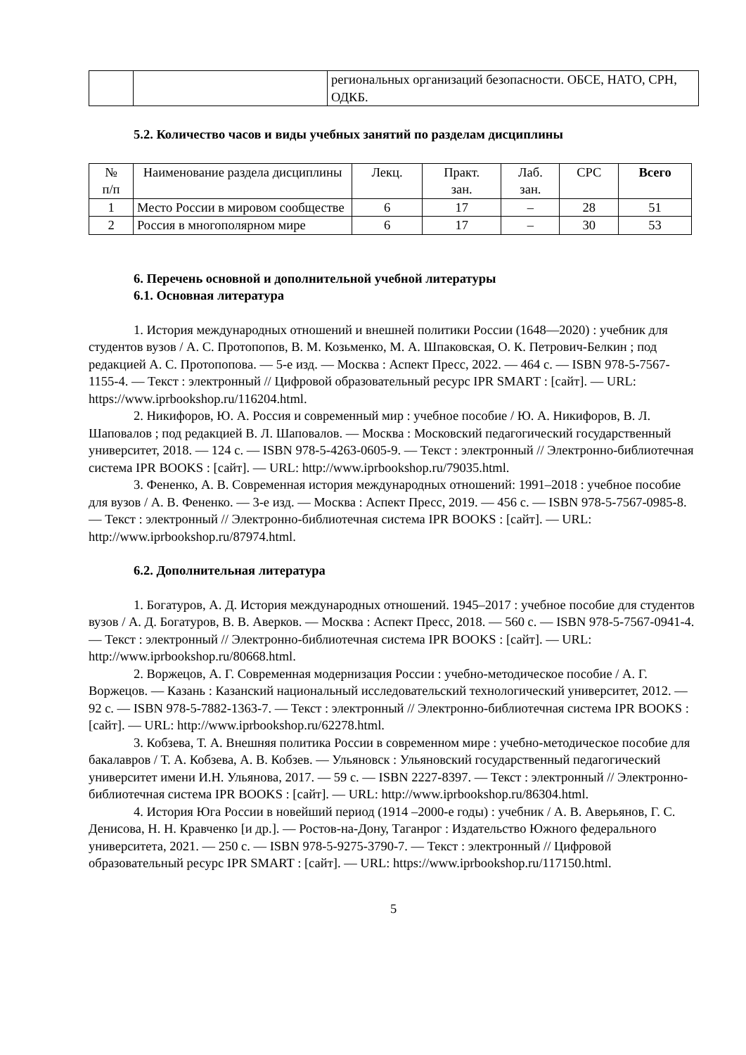| | | региональных организаций безопасности. ОБСЕ, НАТО, СРН, ОДКБ. |
5.2. Количество часов и виды учебных занятий по разделам дисциплины
| № п/п | Наименование раздела дисциплины | Лекц. | Практ. зан. | Лаб. зан. | СРС | Всего |
| --- | --- | --- | --- | --- | --- | --- |
| 1 | Место России в мировом сообществе | 6 | 17 | – | 28 | 51 |
| 2 | Россия в многополярном мире | 6 | 17 | – | 30 | 53 |
6. Перечень основной и дополнительной учебной литературы
6.1. Основная литература
1. История международных отношений и внешней политики России (1648—2020) : учебник для студентов вузов / А. С. Протопопов, В. М. Козьменко, М. А. Шпаковская, О. К. Петрович-Белкин ; под редакцией А. С. Протопопова. — 5-е изд. — Москва : Аспект Пресс, 2022. — 464 с. — ISBN 978-5-7567-1155-4. — Текст : электронный // Цифровой образовательный ресурс IPR SMART : [сайт]. — URL: https://www.iprbookshop.ru/116204.html.
2. Никифоров, Ю. А. Россия и современный мир : учебное пособие / Ю. А. Никифоров, В. Л. Шаповалов ; под редакцией В. Л. Шаповалов. — Москва : Московский педагогический государственный университет, 2018. — 124 c. — ISBN 978-5-4263-0605-9. — Текст : электронный // Электронно-библиотечная система IPR BOOKS : [сайт]. — URL: http://www.iprbookshop.ru/79035.html.
3. Фененко, А. В. Современная история международных отношений: 1991–2018 : учебное пособие для вузов / А. В. Фененко. — 3-е изд. — Москва : Аспект Пресс, 2019. — 456 c. — ISBN 978-5-7567-0985-8. — Текст : электронный // Электронно-библиотечная система IPR BOOKS : [сайт]. — URL: http://www.iprbookshop.ru/87974.html.
6.2. Дополнительная литература
1. Богатуров, А. Д. История международных отношений. 1945–2017 : учебное пособие для студентов вузов / А. Д. Богатуров, В. В. Аверков. — Москва : Аспект Пресс, 2018. — 560 c. — ISBN 978-5-7567-0941-4. — Текст : электронный // Электронно-библиотечная система IPR BOOKS : [сайт]. — URL: http://www.iprbookshop.ru/80668.html.
2. Воржецов, А. Г. Современная модернизация России : учебно-методическое пособие / А. Г. Воржецов. — Казань : Казанский национальный исследовательский технологический университет, 2012. — 92 c. — ISBN 978-5-7882-1363-7. — Текст : электронный // Электронно-библиотечная система IPR BOOKS : [сайт]. — URL: http://www.iprbookshop.ru/62278.html.
3. Кобзева, Т. А. Внешняя политика России в современном мире : учебно-методическое пособие для бакалавров / Т. А. Кобзева, А. В. Кобзев. — Ульяновск : Ульяновский государственный педагогический университет имени И.Н. Ульянова, 2017. — 59 c. — ISBN 2227-8397. — Текст : электронный // Электронно-библиотечная система IPR BOOKS : [сайт]. — URL: http://www.iprbookshop.ru/86304.html.
4. История Юга России в новейший период (1914 –2000-е годы) : учебник / А. В. Аверьянов, Г. С. Денисова, Н. Н. Кравченко [и др.]. — Ростов-на-Дону, Таганрог : Издательство Южного федерального университета, 2021. — 250 c. — ISBN 978-5-9275-3790-7. — Текст : электронный // Цифровой образовательный ресурс IPR SMART : [сайт]. — URL: https://www.iprbookshop.ru/117150.html.
5